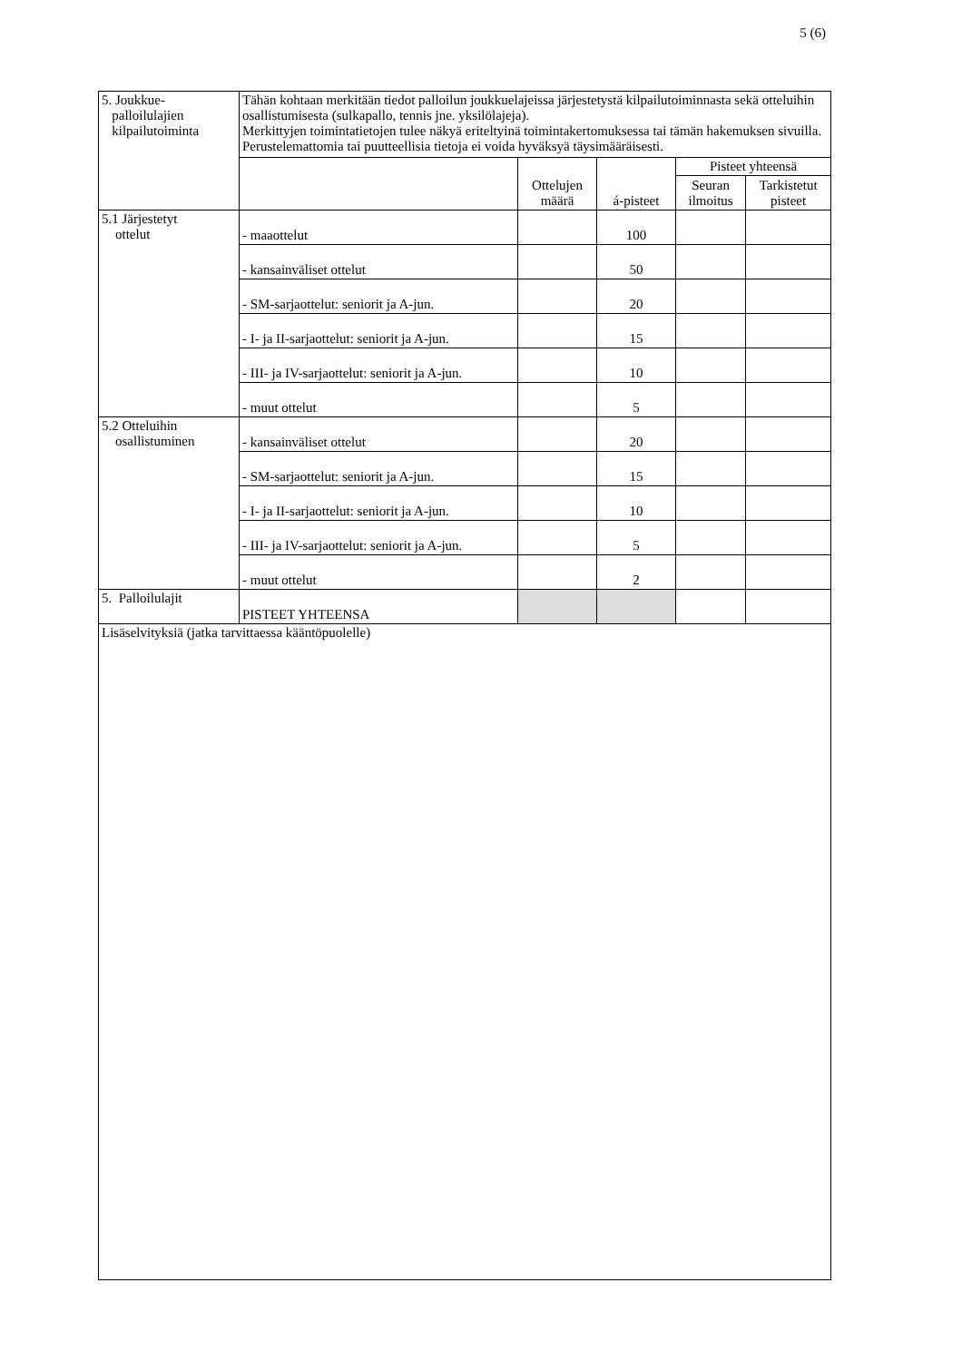5 (6)
| 5. Joukkue- palloilulajien kilpailutoiminta | Tähän kohtaan merkitään tiedot palloilun joukkuelajeissa järjestetystä kilpailutoiminnasta sekä otteluihin osallistumisesta (sulkapallo, tennis jne. yksilölajeja). Merkittyjen toimintatietojen tulee näkyä eriteltyinä toimintakertomuksessa tai tämän hakemuksen sivuilla. Perustelemattomia tai puutteellisia tietoja ei voida hyväksyä täysimääräisesti. | | | | |
| | | Ottelujen määrä | á-pisteet | Pisteet yhteensä | |
| | | | | Seuran ilmoitus | Tarkistetut pisteet |
| 5.1 Järjestetyt ottelut | - maaottelut | | 100 | | |
| | - kansainväliset ottelut | | 50 | | |
| | - SM-sarjaottelut: seniorit ja A-jun. | | 20 | | |
| | - I- ja II-sarjaottelut: seniorit ja A-jun. | | 15 | | |
| | - III- ja IV-sarjaottelut: seniorit ja A-jun. | | 10 | | |
| | - muut ottelut | | 5 | | |
| 5.2 Otteluihin osallistuminen | - kansainväliset ottelut | | 20 | | |
| | - SM-sarjaottelut: seniorit ja A-jun. | | 15 | | |
| | - I- ja II-sarjaottelut: seniorit ja A-jun. | | 10 | | |
| | - III- ja IV-sarjaottelut: seniorit ja A-jun. | | 5 | | |
| | - muut ottelut | | 2 | | |
| 5. Palloilulajit | PISTEET YHTEENSA | | | | |
| Lisäselvityksiä (jatka tarvittaessa kääntöpuolelle) | | | | | |